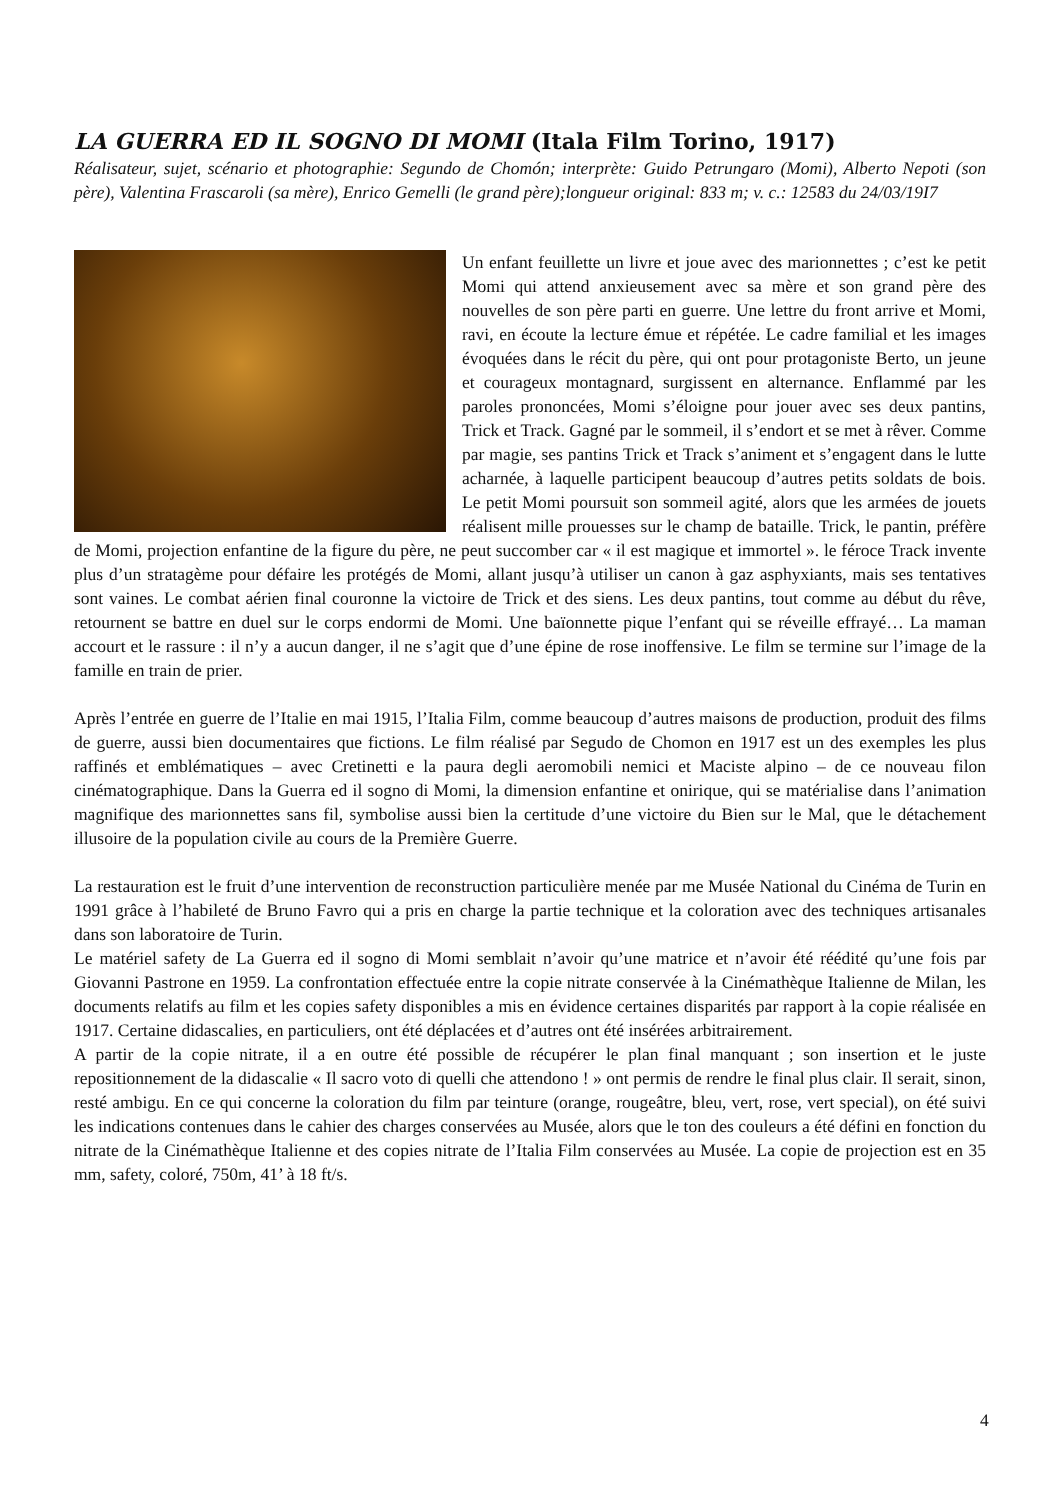LA GUERRA ED IL SOGNO DI MOMI (Itala Film Torino, 1917)
Réalisateur, sujet, scénario et photographie: Segundo de Chomón; interprète: Guido Petrungaro (Momi), Alberto Nepoti (son père), Valentina Frascaroli (sa mère), Enrico Gemelli (le grand père);longueur original: 833 m; v. c.: 12583 du 24/03/19I7
Un enfant feuillette un livre et joue avec des marionnettes ; c’est ke petit Momi qui attend anxieusement avec sa mère et son grand père des nouvelles de son père parti en guerre. Une lettre du front arrive et Momi, ravi, en écoute la lecture émue et répétée. Le cadre familial et les images évoquées dans le récit du père, qui ont pour protagoniste Berto, un jeune et courageux montagnard, surgissent en alternance. Enflammé par les paroles prononcées, Momi s’éloigne pour jouer avec ses deux pantins, Trick et Track. Gagné par le sommeil, il s’endort et se met à rêver. Comme par magie, ses pantins Trick et Track s’animent et s’engagent dans le lutte acharnée, à laquelle participent beaucoup d’autres petits soldats de bois. Le petit Momi poursuit son sommeil agité, alors que les armées de jouets réalisent mille prouesses sur le champ de bataille. Trick, le pantin, préfère de Momi, projection enfantine de la figure du père, ne peut succomber car « il est magique et immortel ». le féroce Track invente plus d’un stratagème pour défaire les protégés de Momi, allant jusqu’à utiliser un canon à gaz asphyxiants, mais ses tentatives sont vaines. Le combat aérien final couronne la victoire de Trick et des siens. Les deux pantins, tout comme au début du rêve, retournent se battre en duel sur le corps endormi de Momi. Une baïonnette pique l’enfant qui se réveille effrayé… La maman accourt et le rassure : il n’y a aucun danger, il ne s’agit que d’une épine de rose inoffensive. Le film se termine sur l’image de la famille en train de prier.
Après l’entrée en guerre de l’Italie en mai 1915, l’Italia Film, comme beaucoup d’autres maisons de production, produit des films de guerre, aussi bien documentaires que fictions. Le film réalisé par Segudo de Chomon en 1917 est un des exemples les plus raffinés et emblématiques – avec Cretinetti e la paura degli aeromobili nemici et Maciste alpino – de ce nouveau filon cinématographique. Dans la Guerra ed il sogno di Momi, la dimension enfantine et onirique, qui se matérialise dans l’animation magnifique des marionnettes sans fil, symbolise aussi bien la certitude d’une victoire du Bien sur le Mal, que le détachement illusoire de la population civile au cours de la Première Guerre.
La restauration est le fruit d’une intervention de reconstruction particulière menée par me Musée National du Cinéma de Turin en 1991 grâce à l’habileté de Bruno Favro qui a pris en charge la partie technique et la coloration avec des techniques artisanales dans son laboratoire de Turin.
Le matériel safety de La Guerra ed il sogno di Momi semblait n’avoir qu’une matrice et n’avoir été réédité qu’une fois par Giovanni Pastrone en 1959. La confrontation effectuée entre la copie nitrate conservée à la Cinémathèque Italienne de Milan, les documents relatifs au film et les copies safety disponibles a mis en évidence certaines disparités par rapport à la copie réalisée en 1917. Certaine didascalies, en particuliers, ont été déplacées et d’autres ont été insérées arbitrairement.
A partir de la copie nitrate, il a en outre été possible de récupérer le plan final manquant ; son insertion et le juste repositionnement de la didascalie « Il sacro voto di quelli che attendono ! » ont permis de rendre le final plus clair. Il serait, sinon, resté ambigu. En ce qui concerne la coloration du film par teinture (orange, rougeâtre, bleu, vert, rose, vert special), on été suivi les indications contenues dans le cahier des charges conservées au Musée, alors que le ton des couleurs a été défini en fonction du nitrate de la Cinémathèque Italienne et des copies nitrate de l’Italia Film conservées au Musée. La copie de projection est en 35 mm, safety, coloré, 750m, 41’ à 18 ft/s.
4